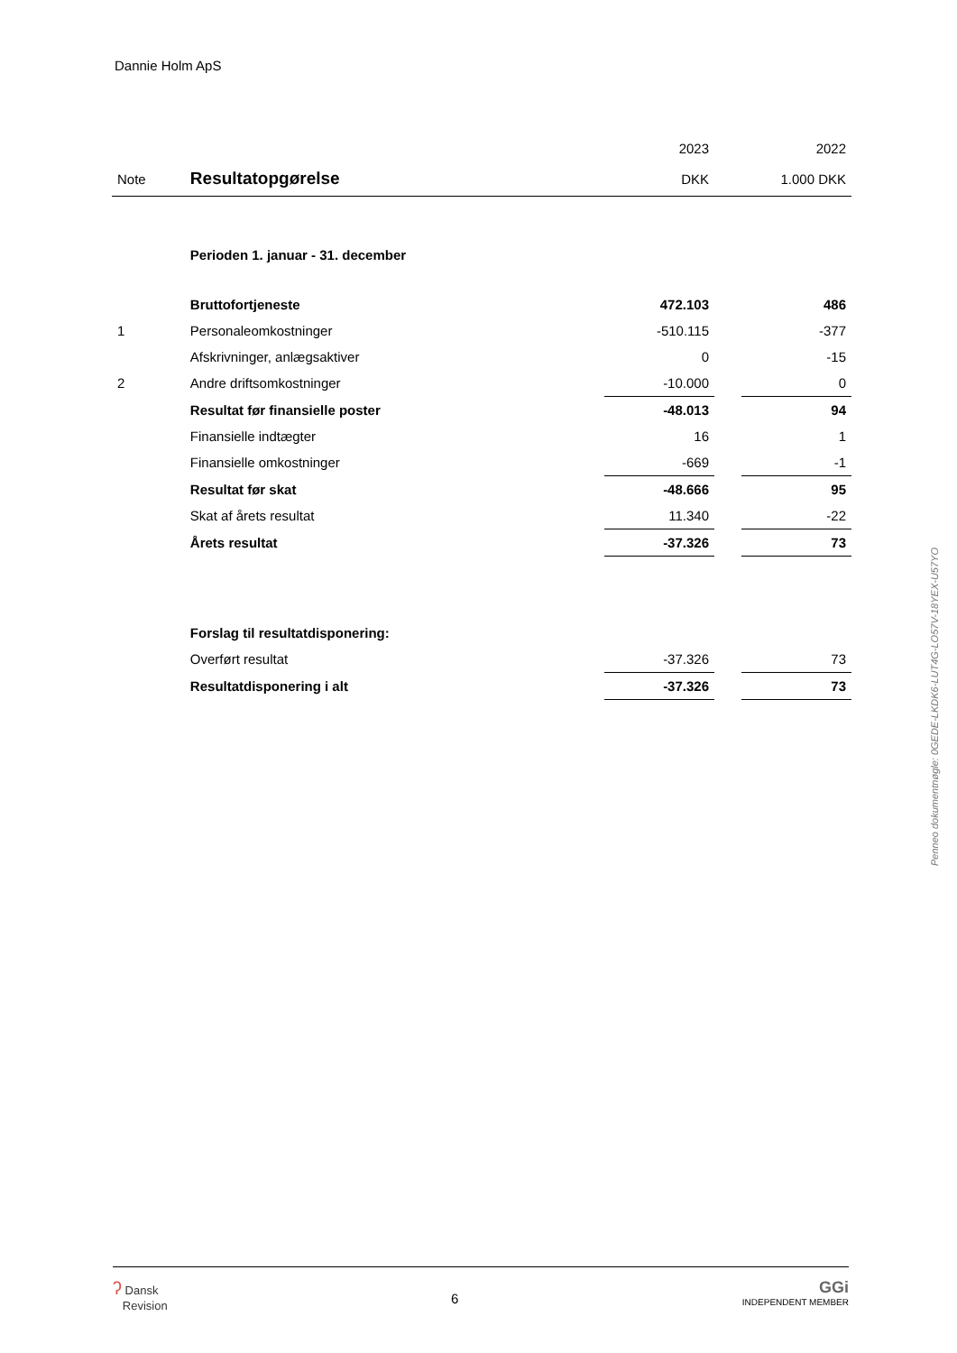Dannie Holm ApS
| | | 2023 | | 2022 |
| Note | Resultatopgørelse | DKK | | 1.000 DKK |
| | Perioden 1. januar - 31. december | | | |
| | Bruttofortjeneste | 472.103 | | 486 |
| 1 | Personaleomkostninger | -510.115 | | -377 |
| | Afskrivninger, anlægsaktiver | 0 | | -15 |
| 2 | Andre driftsomkostninger | -10.000 | | 0 |
| | Resultat før finansielle poster | -48.013 | | 94 |
| | Finansielle indtægter | 16 | | 1 |
| | Finansielle omkostninger | -669 | | -1 |
| | Resultat før skat | -48.666 | | 95 |
| | Skat af årets resultat | 11.340 | | -22 |
| | Årets resultat | -37.326 | | 73 |
| | Forslag til resultatdisponering: | | | |
| | Overført resultat | -37.326 | | 73 |
| | Resultatdisponering i alt | -37.326 | | 73 |
Penneo dokumentnøgle: 0GEDE-LKDK6-LUT4G-LO57V-18YEX-U57YO
ʔ Dansk
Revision
6
GGi
INDEPENDENT MEMBER